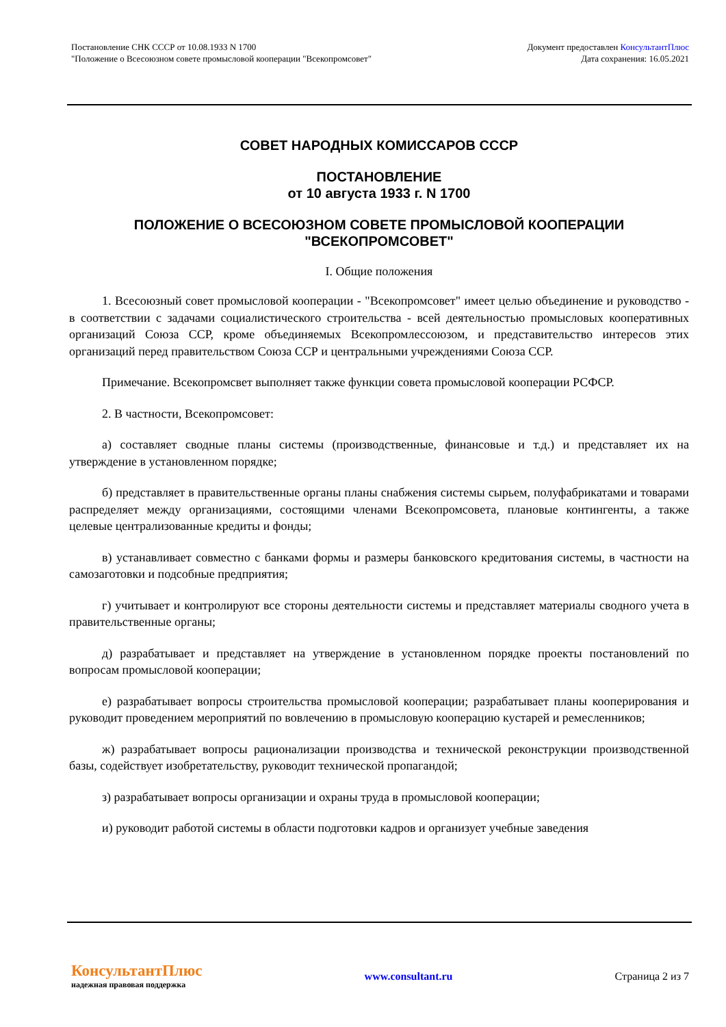Постановление СНК СССР от 10.08.1933 N 1700
"Положение о Всесоюзном совете промысловой кооперации "Всекопромсовет"
Документ предоставлен КонсультантПлюс
Дата сохранения: 16.05.2021
СОВЕТ НАРОДНЫХ КОМИССАРОВ СССР
ПОСТАНОВЛЕНИЕ
от 10 августа 1933 г. N 1700
ПОЛОЖЕНИЕ О ВСЕСОЮЗНОМ СОВЕТЕ ПРОМЫСЛОВОЙ КООПЕРАЦИИ
"ВСЕКОПРОМСОВЕТ"
I. Общие положения
1. Всесоюзный совет промысловой кооперации - "Всекопромсовет" имеет целью объединение и руководство - в соответствии с задачами социалистического строительства - всей деятельностью промысловых кооперативных организаций Союза ССР, кроме объединяемых Всекопромлессоюзом, и представительство интересов этих организаций перед правительством Союза ССР и центральными учреждениями Союза ССР.
Примечание. Всекопромсвет выполняет также функции совета промысловой кооперации РСФСР.
2. В частности, Всекопромсовет:
а) составляет сводные планы системы (производственные, финансовые и т.д.) и представляет их на утверждение в установленном порядке;
б) представляет в правительственные органы планы снабжения системы сырьем, полуфабрикатами и товарами распределяет между организациями, состоящими членами Всекопромсовета, плановые контингенты, а также целевые централизованные кредиты и фонды;
в) устанавливает совместно с банками формы и размеры банковского кредитования системы, в частности на самозаготовки и подсобные предприятия;
г) учитывает и контролируют все стороны деятельности системы и представляет материалы сводного учета в правительственные органы;
д) разрабатывает и представляет на утверждение в установленном порядке проекты постановлений по вопросам промысловой кооперации;
е) разрабатывает вопросы строительства промысловой кооперации; разрабатывает планы кооперирования и руководит проведением мероприятий по вовлечению в промысловую кооперацию кустарей и ремесленников;
ж) разрабатывает вопросы рационализации производства и технической реконструкции производственной базы, содействует изобретательству, руководит технической пропагандой;
з) разрабатывает вопросы организации и охраны труда в промысловой кооперации;
и) руководит работой системы в области подготовки кадров и организует учебные заведения
КонсультантПлюс
надежная правовая поддержка
www.consultant.ru Страница 2 из 7